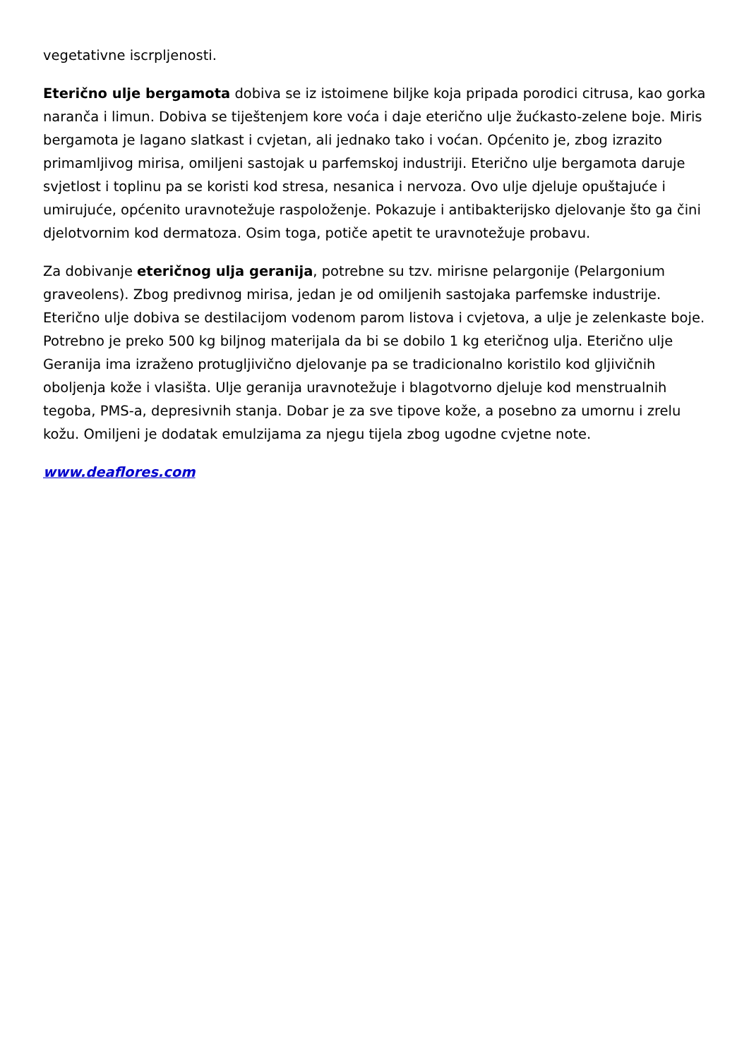vegetativne iscrpljenosti.
Eterično ulje bergamota dobiva se iz istoimene biljke koja pripada porodici citrusa, kao gorka naranča i limun. Dobiva se tiještenjem kore voća i daje eterično ulje žućkasto-zelene boje. Miris bergamota je lagano slatkast i cvjetan, ali jednako tako i voćan. Općenito je, zbog izrazito primamljivog mirisa, omiljeni sastojak u parfemskoj industriji. Eterično ulje bergamota daruje svjetlost i toplinu pa se koristi kod stresa, nesanica i nervoza. Ovo ulje djeluje opuštajuće i umirujuće, općenito uravnotežuje raspoloženje. Pokazuje i antibakterijsko djelovanje što ga čini djelotvornim kod dermatoza. Osim toga, potiče apetit te uravnotežuje probavu.
Za dobivanje eteričnog ulja geranija, potrebne su tzv. mirisne pelargonije (Pelargonium graveolens). Zbog predivnog mirisa, jedan je od omiljenih sastojaka parfemske industrije. Eterično ulje dobiva se destilacijom vodenom parom listova i cvjetova, a ulje je zelenkaste boje. Potrebno je preko 500 kg biljnog materijala da bi se dobilo 1 kg eteričnog ulja. Eterično ulje Geranija ima izraženo protugljivično djelovanje pa se tradicionalno koristilo kod gljivičnih oboljenja kože i vlasišta. Ulje geranija uravnotežuje i blagotvorno djeluje kod menstrualnih tegoba, PMS-a, depresivnih stanja. Dobar je za sve tipove kože, a posebno za umornu i zrelu kožu. Omiljeni je dodatak emulzijama za njegu tijela zbog ugodne cvjetne note.
www.deaflores.com